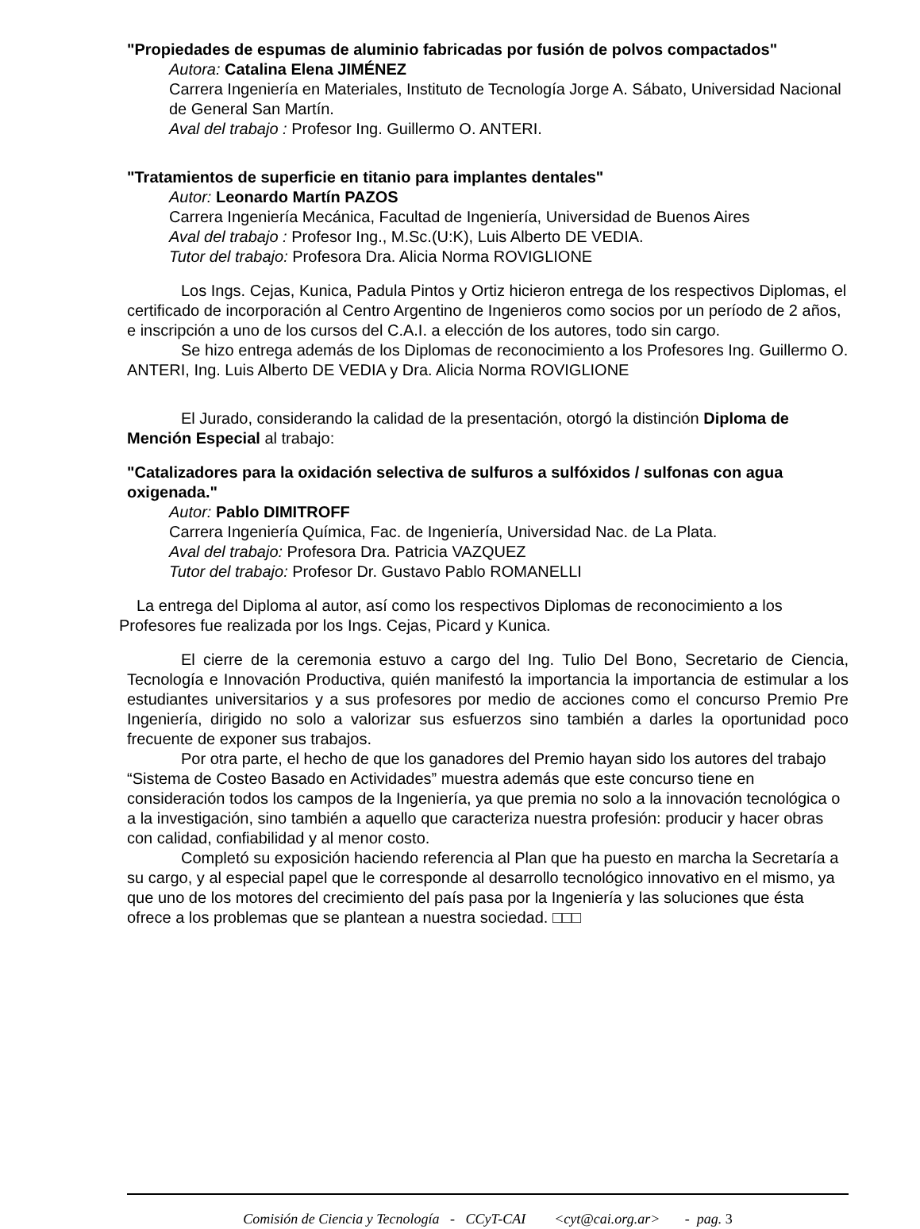"Propiedades de espumas de aluminio fabricadas por fusión de polvos compactados"
Autora: Catalina Elena JIMÉNEZ
Carrera Ingeniería en Materiales, Instituto de Tecnología Jorge A. Sábato, Universidad Nacional de General San Martín.
Aval del trabajo : Profesor Ing. Guillermo O. ANTERI.
"Tratamientos de superficie en titanio para implantes dentales"
Autor: Leonardo Martín PAZOS
Carrera Ingeniería Mecánica, Facultad de Ingeniería, Universidad de Buenos Aires
Aval del trabajo : Profesor Ing., M.Sc.(U:K), Luis Alberto DE VEDIA.
Tutor del trabajo: Profesora Dra. Alicia Norma ROVIGLIONE
Los Ings. Cejas, Kunica, Padula Pintos y Ortiz hicieron entrega de los respectivos Diplomas, el certificado de incorporación al Centro Argentino de Ingenieros como socios por un período de 2 años, e inscripción a uno de los cursos del C.A.I. a elección de los autores, todo sin cargo.
Se hizo entrega además de los Diplomas de reconocimiento a los Profesores Ing. Guillermo O. ANTERI, Ing. Luis Alberto DE VEDIA y Dra. Alicia Norma ROVIGLIONE
El Jurado, considerando la calidad de la presentación, otorgó la distinción Diploma de Mención Especial al trabajo:
"Catalizadores para la oxidación selectiva de sulfuros a sulfóxidos / sulfonas con agua oxigenada."
Autor: Pablo DIMITROFF
Carrera Ingeniería Química, Fac. de Ingeniería, Universidad Nac. de La Plata.
Aval del trabajo: Profesora Dra. Patricia VAZQUEZ
Tutor del trabajo: Profesor Dr. Gustavo Pablo ROMANELLI
La entrega del Diploma al autor, así como los respectivos Diplomas de reconocimiento a los Profesores fue realizada por los Ings. Cejas, Picard y Kunica.
El cierre de la ceremonia estuvo a cargo del Ing. Tulio Del Bono, Secretario de Ciencia, Tecnología e Innovación Productiva, quién manifestó la importancia la importancia de estimular a los estudiantes universitarios y a sus profesores por medio de acciones como el concurso Premio Pre Ingeniería, dirigido no solo a valorizar sus esfuerzos sino también a darles la oportunidad poco frecuente de exponer sus trabajos.
Por otra parte, el hecho de que los ganadores del Premio hayan sido los autores del trabajo “Sistema de Costeo Basado en Actividades” muestra además que este concurso tiene en consideración todos los campos de la Ingeniería, ya que premia no solo a la innovación tecnológica o a la investigación, sino también a aquello que caracteriza nuestra profesión: producir y hacer obras con calidad, confiabilidad y al menor costo.
Completó su exposición haciendo referencia al Plan que ha puesto en marcha la Secretaría a su cargo, y al especial papel que le corresponde al desarrollo tecnológico innovativo en el mismo, ya que uno de los motores del crecimiento del país pasa por la Ingeniería y las soluciones que ésta ofrece a los problemas que se plantean a nuestra sociedad. □□□
Comisión de Ciencia y Tecnología - CCyT-CAI <cyt@cai.org.ar> - pag. 3